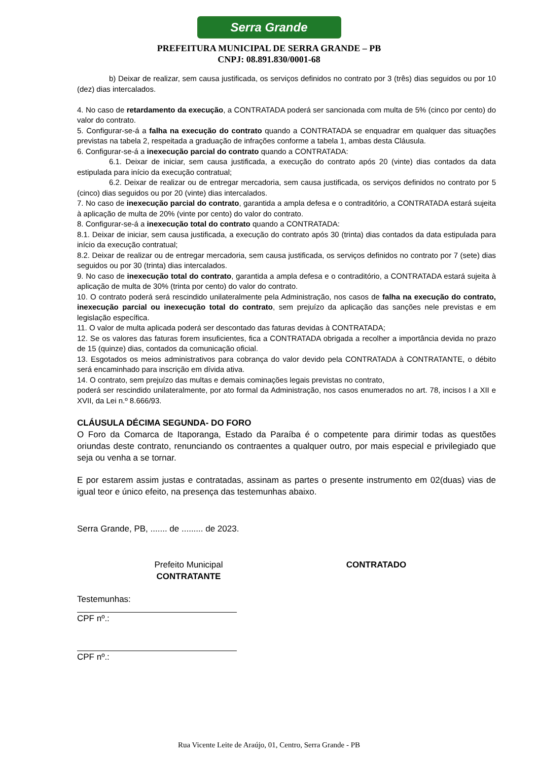Serra Grande
PREFEITURA MUNICIPAL DE SERRA GRANDE – PB
CNPJ: 08.891.830/0001-68
b) Deixar de realizar, sem causa justificada, os serviços definidos no contrato por 3 (três) dias seguidos ou por 10 (dez) dias intercalados.
4. No caso de retardamento da execução, a CONTRATADA poderá ser sancionada com multa de 5% (cinco por cento) do valor do contrato.
5. Configurar-se-á a falha na execução do contrato quando a CONTRATADA se enquadrar em qualquer das situações previstas na tabela 2, respeitada a graduação de infrações conforme a tabela 1, ambas desta Cláusula.
6. Configurar-se-á a inexecução parcial do contrato quando a CONTRATADA:
6.1. Deixar de iniciar, sem causa justificada, a execução do contrato após 20 (vinte) dias contados da data estipulada para início da execução contratual;
6.2. Deixar de realizar ou de entregar mercadoria, sem causa justificada, os serviços definidos no contrato por 5 (cinco) dias seguidos ou por 20 (vinte) dias intercalados.
7. No caso de inexecução parcial do contrato, garantida a ampla defesa e o contraditório, a CONTRATADA estará sujeita à aplicação de multa de 20% (vinte por cento) do valor do contrato.
8. Configurar-se-á a inexecução total do contrato quando a CONTRATADA:
8.1. Deixar de iniciar, sem causa justificada, a execução do contrato após 30 (trinta) dias contados da data estipulada para início da execução contratual;
8.2. Deixar de realizar ou de entregar mercadoria, sem causa justificada, os serviços definidos no contrato por 7 (sete) dias seguidos ou por 30 (trinta) dias intercalados.
9. No caso de inexecução total do contrato, garantida a ampla defesa e o contraditório, a CONTRATADA estará sujeita à aplicação de multa de 30% (trinta por cento) do valor do contrato.
10. O contrato poderá será rescindido unilateralmente pela Administração, nos casos de falha na execução do contrato, inexecução parcial ou inexecução total do contrato, sem prejuízo da aplicação das sanções nele previstas e em legislação específica.
11. O valor de multa aplicada poderá ser descontado das faturas devidas à CONTRATADA;
12. Se os valores das faturas forem insuficientes, fica a CONTRATADA obrigada a recolher a importância devida no prazo de 15 (quinze) dias, contados da comunicação oficial.
13. Esgotados os meios administrativos para cobrança do valor devido pela CONTRATADA à CONTRATANTE, o débito será encaminhado para inscrição em dívida ativa.
14. O contrato, sem prejuízo das multas e demais cominações legais previstas no contrato,
poderá ser rescindido unilateralmente, por ato formal da Administração, nos casos enumerados no art. 78, incisos I a XII e XVII, da Lei n.º 8.666/93.
CLÁUSULA DÉCIMA SEGUNDA- DO FORO
O Foro da Comarca de Itaporanga, Estado da Paraíba é o competente para dirimir todas as questões oriundas deste contrato, renunciando os contraentes a qualquer outro, por mais especial e privilegiado que seja ou venha a se tornar.
E por estarem assim justas e contratadas, assinam as partes o presente instrumento em 02(duas) vias de igual teor e único efeito, na presença das testemunhas abaixo.
Serra Grande, PB, ....... de ......... de 2023.
Prefeito Municipal
CONTRATANTE
CONTRATADO
Testemunhas:
CPF nº.:
CPF nº.:
Rua Vicente Leite de Araújo, 01, Centro, Serra Grande - PB